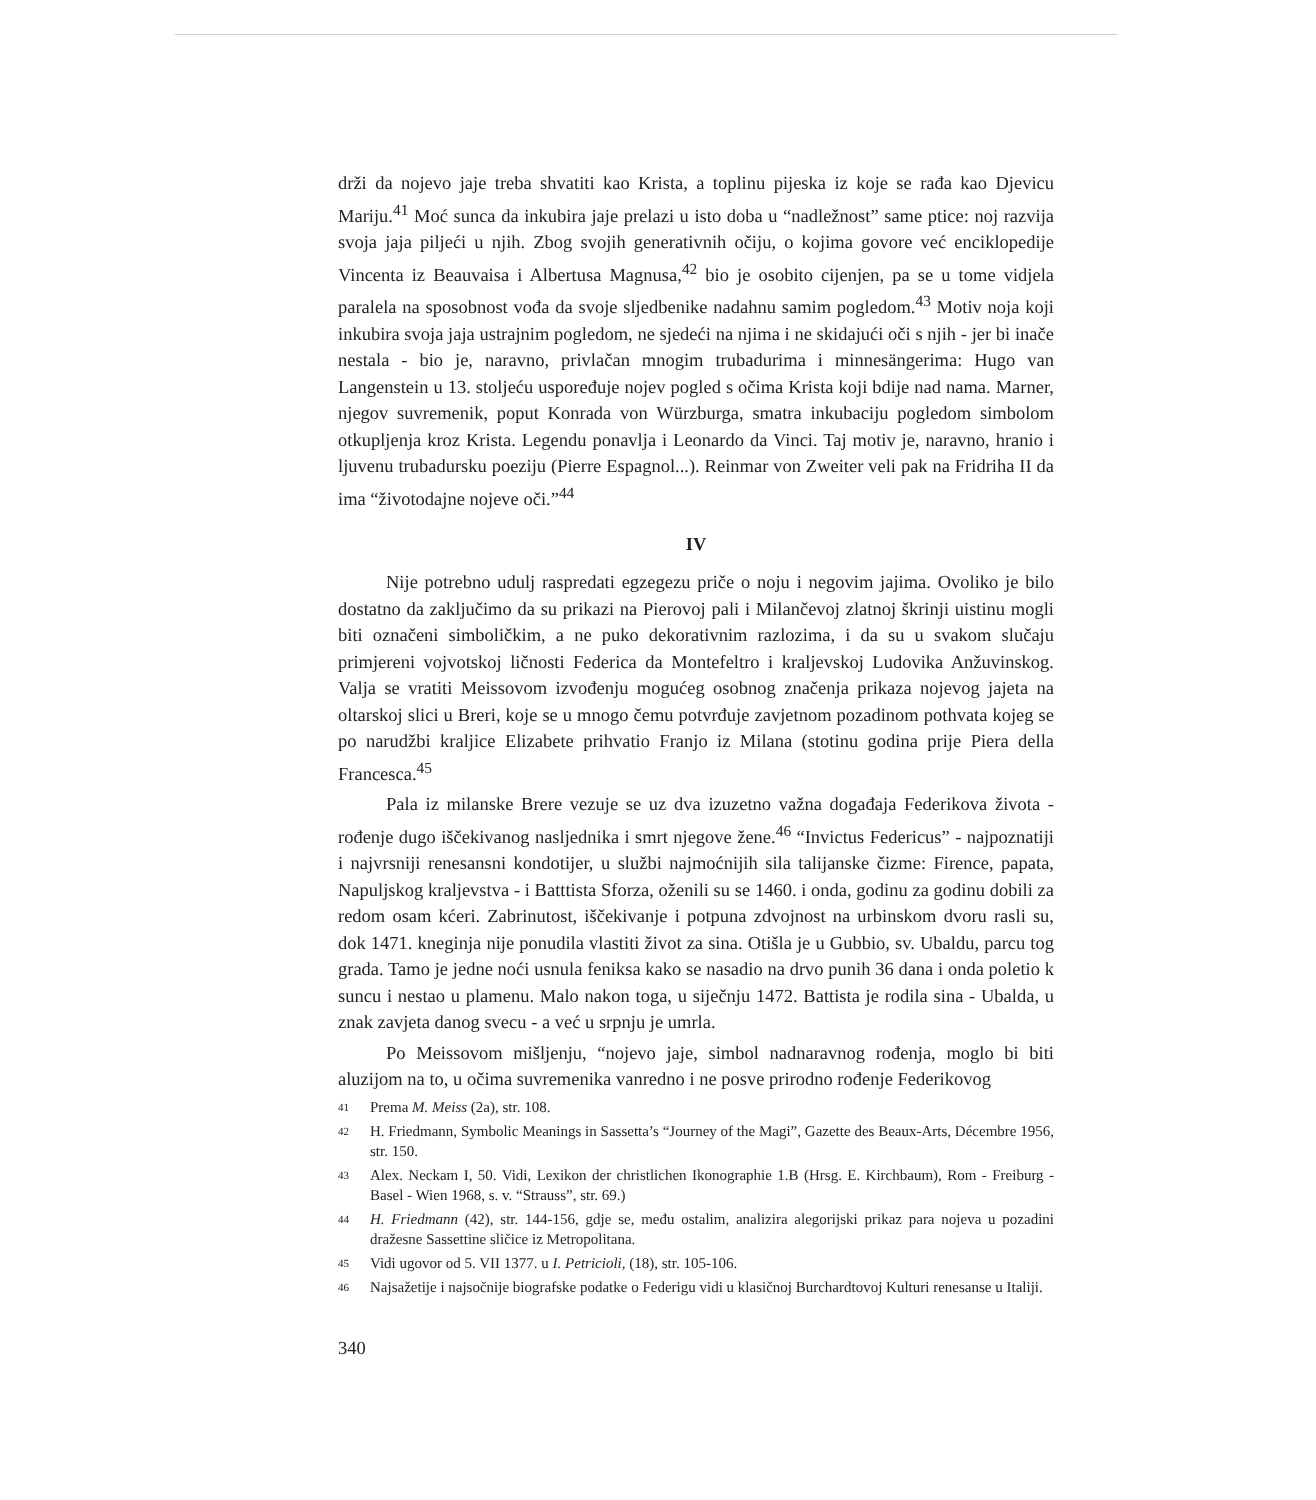drži da nojevo jaje treba shvatiti kao Krista, a toplinu pijeska iz koje se rađa kao Djevicu Mariju.<sup>41</sup> Moć sunca da inkubira jaje prelazi u isto doba u “nadležnost” same ptice: noj razvija svoja jaja piljeći u njih. Zbog svojih generativnih očiju, o kojima govore već enciklopedije Vincenta iz Beauvaisa i Albertusa Magnusa,<sup>42</sup> bio je osobito cijenjen, pa se u tome vidjela paralela na sposobnost vođa da svoje sljedbenike nadahnu samim pogledom.<sup>43</sup> Motiv noja koji inkubira svoja jaja ustrajnim pogledom, ne sjedeći na njima i ne skidajući oči s njih - jer bi inače nestala - bio je, naravno, privlačan mnogim trubadurima i minnesängerima: Hugo van Langenstein u 13. stoljeću uspoređuje nojev pogled s očima Krista koji bdije nad nama. Marner, njegov suvremenik, poput Konrada von Würzburga, smatra inkubaciju pogledom simbolom otkupljenja kroz Krista. Legendu ponavlja i Leonardo da Vinci. Taj motiv je, naravno, hranio i ljuvenu trubadursku poeziju (Pierre Espagnol...). Reinmar von Zweiter veli pak na Fridriha II da ima “životodajne nojeve oči.”<sup>44</sup>
IV
Nije potrebno udulj raspredati egzegezu priče o noju i negovim jajima. Ovoliko je bilo dostatno da zaključimo da su prikazi na Pierovoj pali i Milančevoj zlatnoj škrinji uistinu mogli biti označeni simboličkim, a ne puko dekorativnim razlozima, i da su u svakom slučaju primjereni vojvotskoj ličnosti Federica da Montefeltro i kraljevskoj Ludovika Anžuvinskog. Valja se vratiti Meissovom izvođenju mogućeg osobnog značenja prikaza nojevog jajeta na oltarskoj slici u Breri, koje se u mnogo čemu potvrđuje zavjetnom pozadinom pothvata kojeg se po narudžbi kraljice Elizabete prihvatio Franjo iz Milana (stotinu godina prije Piera della Francesca.<sup>45</sup>
Pala iz milanske Brere vezuje se uz dva izuzetno važna događaja Federikova života - rođenje dugo iščekivanog nasljednika i smrt njegove žene.<sup>46</sup> “Invictus Federicus” - najpoznatiji i najvrsniji renesansni kondotijer, u službi najmoćnijih sila talijanske čizme: Firence, papata, Napuljskog kraljevstva - i Batttista Sforza, oženili su se 1460. i onda, godinu za godinu dobili za redom osam kćeri. Zabrinutost, iščekivanje i potpuna zdvojnost na urbinskom dvoru rasli su, dok 1471. kneginja nije ponudila vlastiti život za sina. Otišla je u Gubbio, sv. Ubaldu, parcu tog grada. Tamo je jedne noći usnula feniksa kako se nasadio na drvo punih 36 dana i onda poletio k suncu i nestao u plamenu. Malo nakon toga, u siječnju 1472. Battista je rodila sina - Ubalda, u znak zavjeta danog svecu - a već u srpnju je umrla.
Po Meissovom mišljenju, “nojevo jaje, simbol nadnaravnog rođenja, moglo bi biti aluzijom na to, u očima suvremenika vanredno i ne posve prirodno rođenje Federikovog
41 Prema M. Meiss (2a), str. 108.
42 H. Friedmann, Symbolic Meanings in Sassetta’s “Journey of the Magi”, Gazette des Beaux-Arts, Décembre 1956, str. 150.
43 Alex. Neckam I, 50. Vidi, Lexikon der christlichen Ikonographie 1.B (Hrsg. E. Kirchbaum), Rom - Freiburg - Basel - Wien 1968, s. v. “Strauss”, str. 69.)
44 H. Friedmann (42), str. 144-156, gdje se, među ostalim, analizira alegorijski prikaz para nojeva u pozadini dražesne Sassettine sličice iz Metropolitana.
45 Vidi ugovor od 5. VII 1377. u I. Petricioli, (18), str. 105-106.
46 Najsažetije i najsočnije biografske podatke o Federigu vidi u klasičnoj Burchardtovoj Kulturi renesanse u Italiji.
340